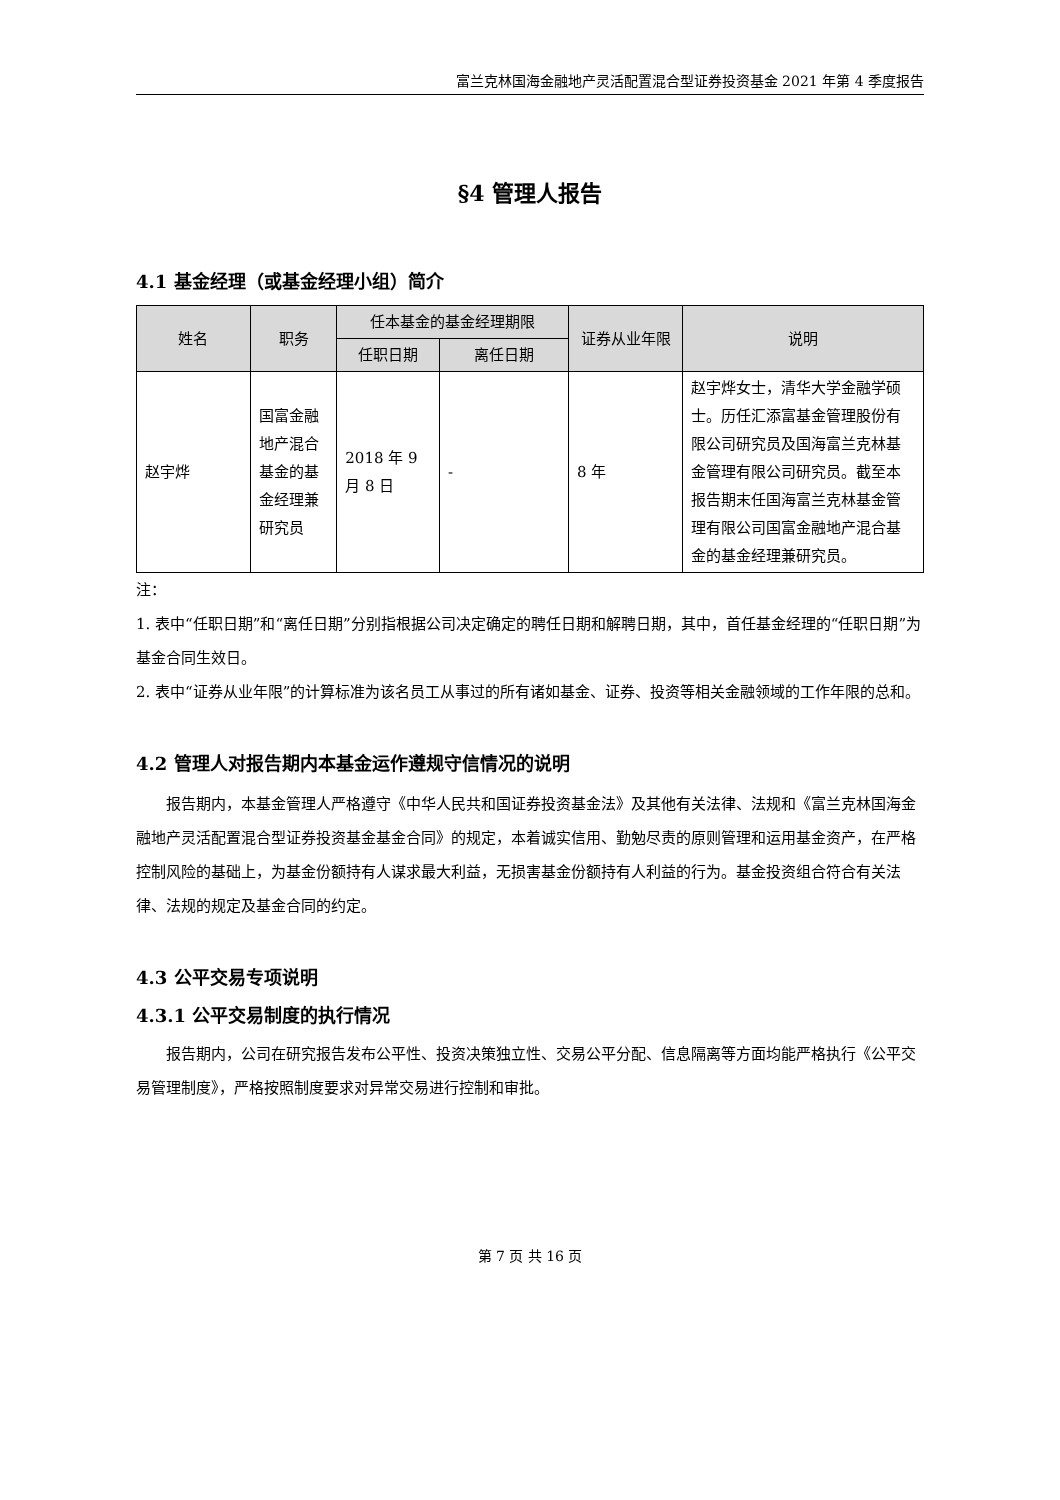富兰克林国海金融地产灵活配置混合型证券投资基金 2021 年第 4 季度报告
§4 管理人报告
4.1 基金经理（或基金经理小组）简介
| 姓名 | 职务 | 任本基金的基金经理期限 | | 证券从业年限 | 说明 |
| --- | --- | --- | --- | --- | --- |
| | | 任职日期 | 离任日期 | | |
| 赵宇烨 | 国富金融地产混合基金的基金经理兼研究员 | 2018 年 9 月 8 日 | - | 8 年 | 赵宇烨女士，清华大学金融学硕士。历任汇添富基金管理股份有限公司研究员及国海富兰克林基金管理有限公司研究员。截至本报告期末任国海富兰克林基金管理有限公司国富金融地产混合基金的基金经理兼研究员。 |
注：
1. 表中“任职日期”和“离任日期”分别指根据公司决定确定的聘任日期和解聘日期，其中，首任基金经理的“任职日期”为基金合同生效日。
2. 表中“证券从业年限”的计算标准为该名员工从事过的所有诸如基金、证券、投资等相关金融领域的工作年限的总和。
4.2 管理人对报告期内本基金运作遵规守信情况的说明
报告期内，本基金管理人严格遵守《中华人民共和国证券投资基金法》及其他有关法律、法规和《富兰克林国海金融地产灵活配置混合型证券投资基金基金合同》的规定，本着诚实信用、勤勉尽责的原则管理和运用基金资产，在严格控制风险的基础上，为基金份额持有人谋求最大利益，无损害基金份额持有人利益的行为。基金投资组合符合有关法律、法规的规定及基金合同的约定。
4.3 公平交易专项说明
4.3.1 公平交易制度的执行情况
报告期内，公司在研究报告发布公平性、投资决策独立性、交易公平分配、信息隔离等方面均能严格执行《公平交易管理制度》，严格按照制度要求对异常交易进行控制和审批。
第 7 页 共 16 页